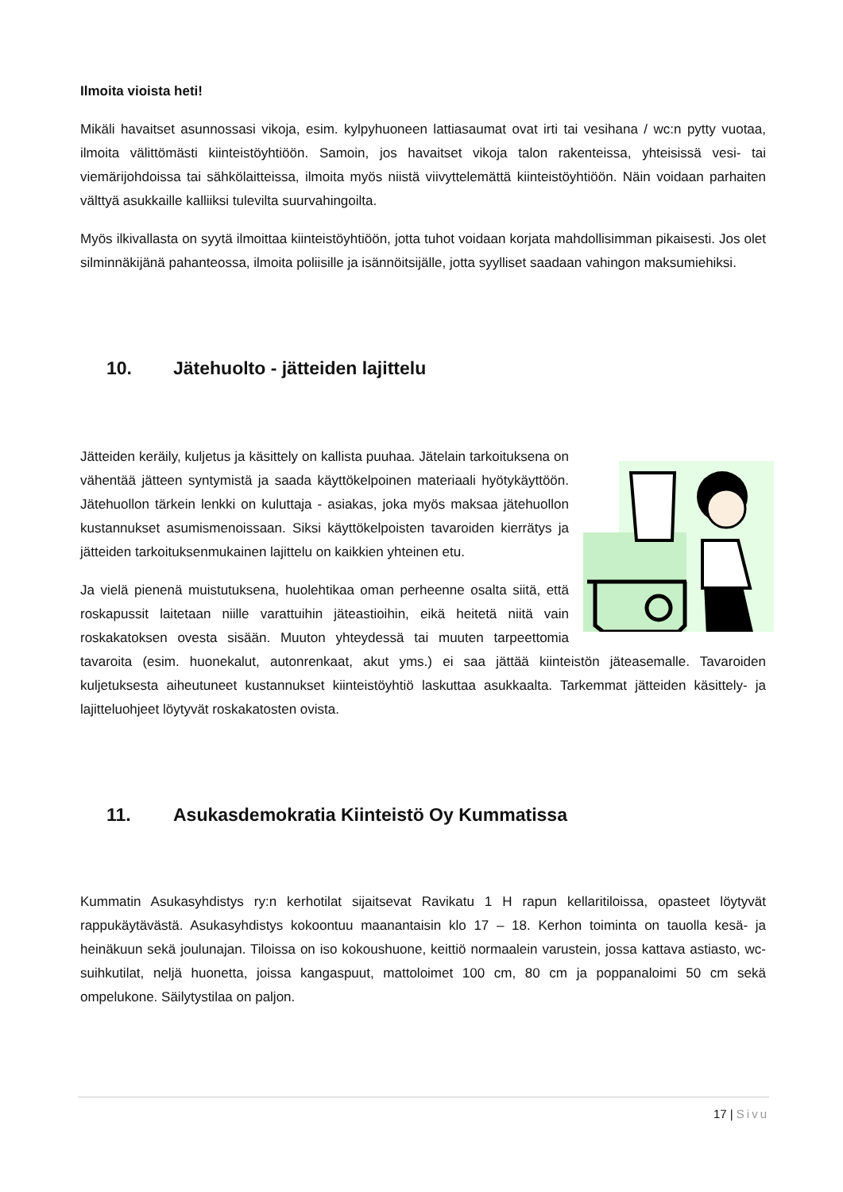Ilmoita vioista heti!
Mikäli havaitset asunnossasi vikoja, esim. kylpyhuoneen lattiasaumat ovat irti tai vesihana / wc:n pytty vuotaa, ilmoita välittömästi kiinteistöyhtiöön. Samoin, jos havaitset vikoja talon rakenteissa, yhteisissä vesi- tai viemärijohdoissa tai sähkölaitteissa, ilmoita myös niistä viivyttelemättä kiinteistöyhtiöön. Näin voidaan parhaiten välttyä asukkaille kalliiksi tulevilta suurvahingoilta.
Myös ilkivallasta on syytä ilmoittaa kiinteistöyhtiöön, jotta tuhot voidaan korjata mahdollisimman pikaisesti. Jos olet silminnäkijänä pahanteossa, ilmoita poliisille ja isännöitsijälle, jotta syylliset saadaan vahingon maksumiehiksi.
10. Jätehuolto - jätteiden lajittelu
Jätteiden keräily, kuljetus ja käsittely on kallista puuhaa. Jätelain tarkoituksena on vähentää jätteen syntymistä ja saada käyttökelpoinen materiaali hyötykäyttöön. Jätehuollon tärkein lenkki on kuluttaja - asiakas, joka myös maksaa jätehuollon kustannukset asumismenoissaan. Siksi käyttökelpoisten tavaroiden kierrätys ja jätteiden tarkoituksenmukainen lajittelu on kaikkien yhteinen etu.
Ja vielä pienenä muistutuksena, huolehtikaa oman perheenne osalta siitä, että roskapussit laitetaan niille varattuihin jäteastioihin, eikä heitetä niitä vain roskakatoksen ovesta sisään. Muuton yhteydessä tai muuten tarpeettomia tavaroita (esim. huonekalut, autonrenkaat, akut yms.) ei saa jättää kiinteistön jäteasemalle. Tavaroiden kuljetuksesta aiheutuneet kustannukset kiinteistöyhtiö laskuttaa asukkaalta. Tarkemmat jätteiden käsittely- ja lajitteluohjeet löytyvät roskakatosten ovista.
11. Asukasdemokratia Kiinteistö Oy Kummatissa
Kummatin Asukasyhdistys ry:n kerhotilat sijaitsevat Ravikatu 1 H rapun kellaritiloissa, opasteet löytyvät rappukäytävästä. Asukasyhdistys kokoontuu maanantaisin klo 17 – 18. Kerhon toiminta on tauolla kesä- ja heinäkuun sekä joulunajan. Tiloissa on iso kokoushuone, keittiö normaalein varustein, jossa kattava astiasto, wc-suihkutilat, neljä huonetta, joissa kangaspuut, mattoloimet 100 cm, 80 cm ja poppanaloimi 50 cm sekä ompelukone. Säilytystilaa on paljon.
17 | Sivu